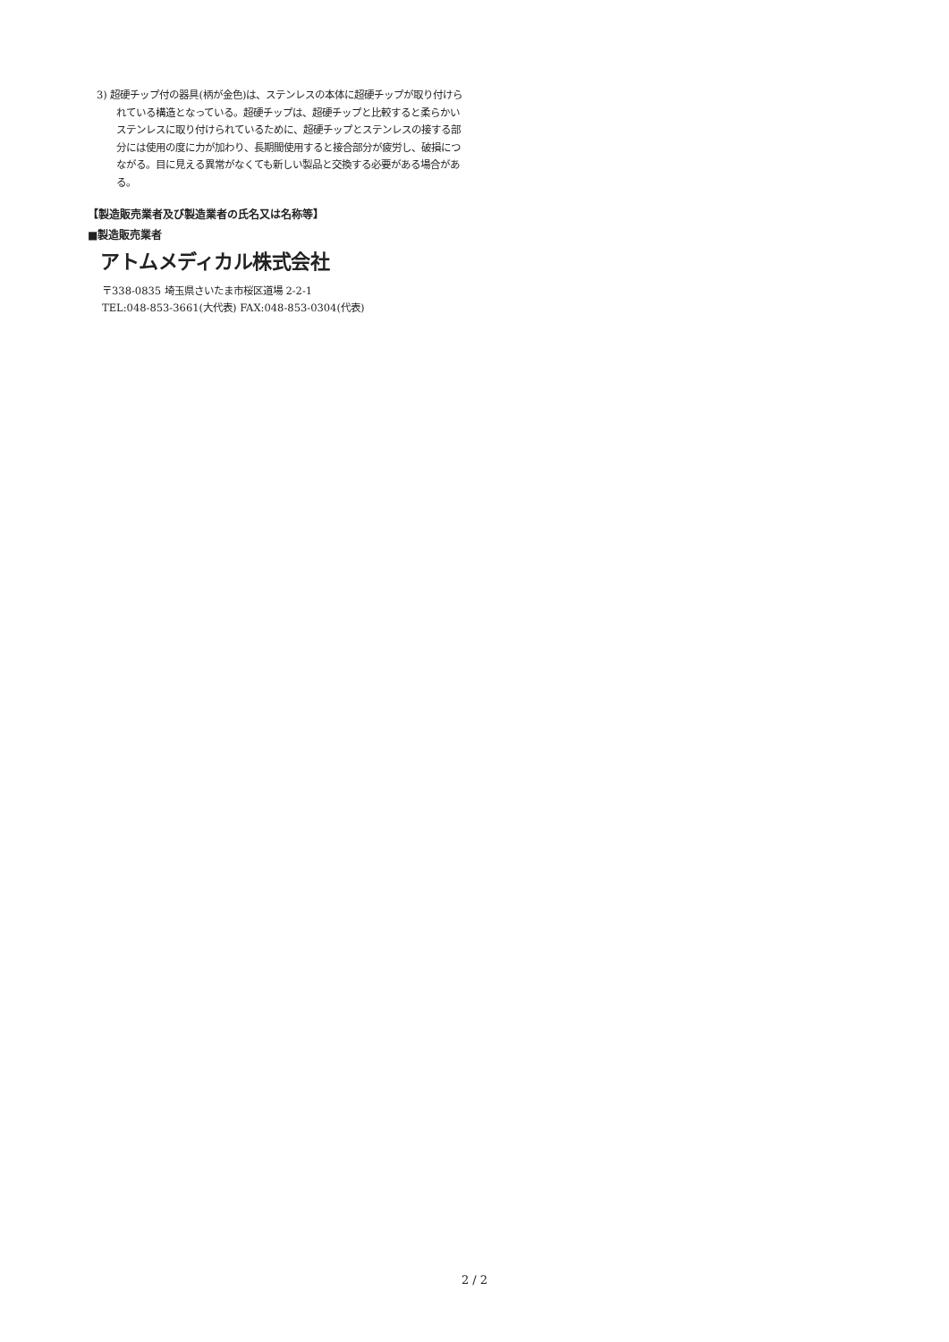3) 超硬チップ付の器具(柄が金色)は、ステンレスの本体に超硬チップが取り付けられている構造となっている。超硬チップは、超硬チップと比較すると柔らかいステンレスに取り付けられているために、超硬チップとステンレスの接する部分には使用の度に力が加わり、長期間使用すると接合部分が疲労し、破損につながる。目に見える異常がなくても新しい製品と交換する必要がある場合がある。
【製造販売業者及び製造業者の氏名又は名称等】
■製造販売業者
アトムメディカル株式会社
〒338-0835 埼玉県さいたま市桜区道場 2-2-1
TEL:048-853-3661(大代表) FAX:048-853-0304(代表)
2 / 2